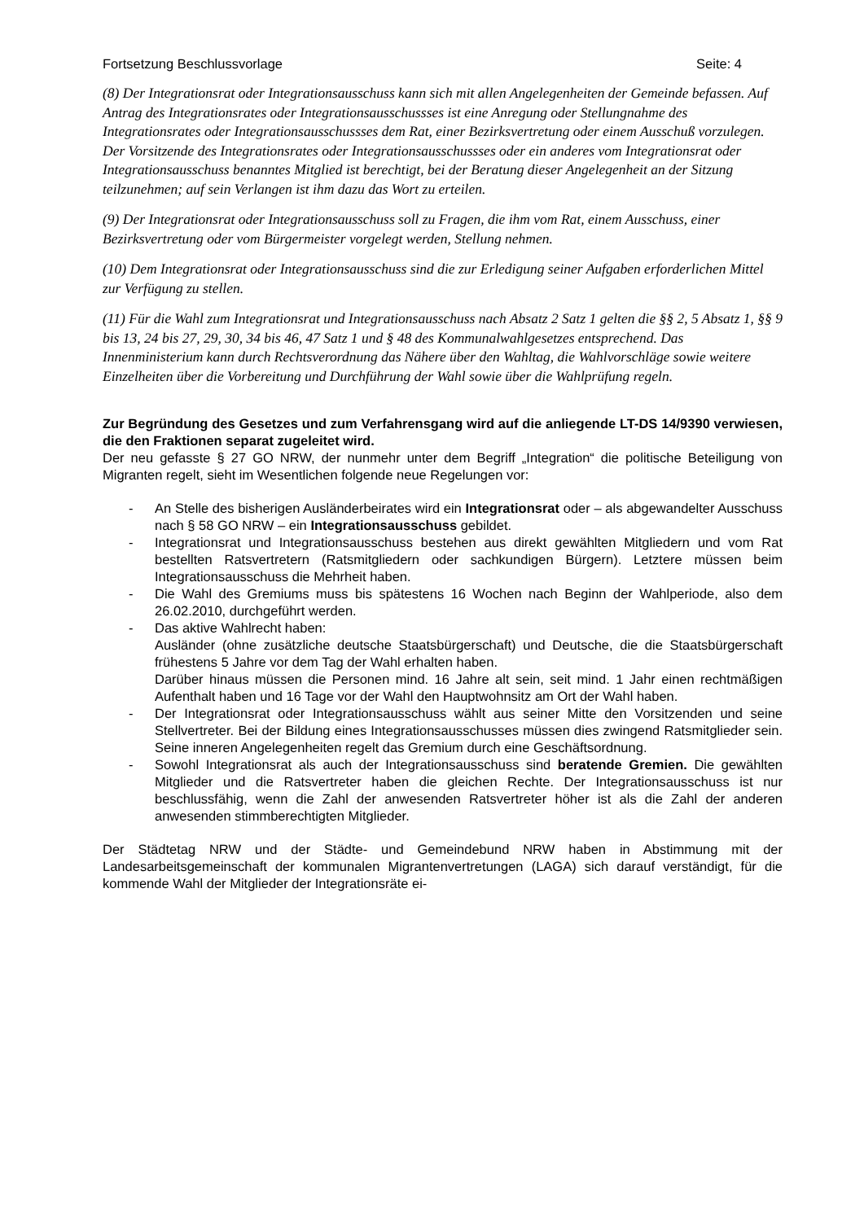Fortsetzung Beschlussvorlage Seite: 4
(8) Der Integrationsrat oder Integrationsausschuss kann sich mit allen Angelegenheiten der Gemeinde befassen. Auf Antrag des Integrationsrates oder Integrationsausschussses ist eine Anregung oder Stellungnahme des Integrationsrates oder Integrationsausschussses dem Rat, einer Bezirksvertretung oder einem Ausschuß vorzulegen. Der Vorsitzende des Integrationsrates oder Integrationsausschussses oder ein anderes vom Integrationsrat oder Integrationsausschuss benanntes Mitglied ist berechtigt, bei der Beratung dieser Angelegenheit an der Sitzung teilzunehmen; auf sein Verlangen ist ihm dazu das Wort zu erteilen.
(9) Der Integrationsrat oder Integrationsausschuss soll zu Fragen, die ihm vom Rat, einem Ausschuss, einer Bezirksvertretung oder vom Bürgermeister vorgelegt werden, Stellung nehmen.
(10) Dem Integrationsrat oder Integrationsausschuss sind die zur Erledigung seiner Aufgaben erforderlichen Mittel zur Verfügung zu stellen.
(11) Für die Wahl zum Integrationsrat und Integrationsausschuss nach Absatz 2 Satz 1 gelten die §§ 2, 5 Absatz 1, §§ 9 bis 13, 24 bis 27, 29, 30, 34 bis 46, 47 Satz 1 und § 48 des Kommunalwahlgesetzes entsprechend. Das Innenministerium kann durch Rechtsverordnung das Nähere über den Wahltag, die Wahlvorschläge sowie weitere Einzelheiten über die Vorbereitung und Durchführung der Wahl sowie über die Wahlprüfung regeln.
Zur Begründung des Gesetzes und zum Verfahrensgang wird auf die anliegende LT-DS 14/9390 verwiesen, die den Fraktionen separat zugeleitet wird.
Der neu gefasste § 27 GO NRW, der nunmehr unter dem Begriff „Integration“ die politische Beteiligung von Migranten regelt, sieht im Wesentlichen folgende neue Regelungen vor:
- An Stelle des bisherigen Ausländerbeirates wird ein Integrationsrat oder – als abgewandelter Ausschuss nach § 58 GO NRW – ein Integrationsausschuss gebildet.
- Integrationsrat und Integrationsausschuss bestehen aus direkt gewählten Mitgliedern und vom Rat bestellten Ratsvertretern (Ratsmitgliedern oder sachkundigen Bürgern). Letztere müssen beim Integrationsausschuss die Mehrheit haben.
- Die Wahl des Gremiums muss bis spätestens 16 Wochen nach Beginn der Wahlperiode, also dem 26.02.2010, durchgeführt werden.
- Das aktive Wahlrecht haben:
Ausländer (ohne zusätzliche deutsche Staatsbürgerschaft) und Deutsche, die die Staatsbürgerschaft frühestens 5 Jahre vor dem Tag der Wahl erhalten haben.
Darüber hinaus müssen die Personen mind. 16 Jahre alt sein, seit mind. 1 Jahr einen rechtmäßigen Aufenthalt haben und 16 Tage vor der Wahl den Hauptwohnsitz am Ort der Wahl haben.
- Der Integrationsrat oder Integrationsausschuss wählt aus seiner Mitte den Vorsitzenden und seine Stellvertreter. Bei der Bildung eines Integrationsausschusses müssen dies zwingend Ratsmitglieder sein. Seine inneren Angelegenheiten regelt das Gremium durch eine Geschäftsordnung.
- Sowohl Integrationsrat als auch der Integrationsausschuss sind beratende Gremien. Die gewählten Mitglieder und die Ratsvertreter haben die gleichen Rechte. Der Integrationsausschuss ist nur beschlussfähig, wenn die Zahl der anwesenden Ratsvertreter höher ist als die Zahl der anderen anwesenden stimmberechtigten Mitglieder.
Der Städtetag NRW und der Städte- und Gemeindebund NRW haben in Abstimmung mit der Landesarbeitsgemeinschaft der kommunalen Migrantenvertretungen (LAGA) sich darauf verständigt, für die kommende Wahl der Mitglieder der Integrationsräte ei-